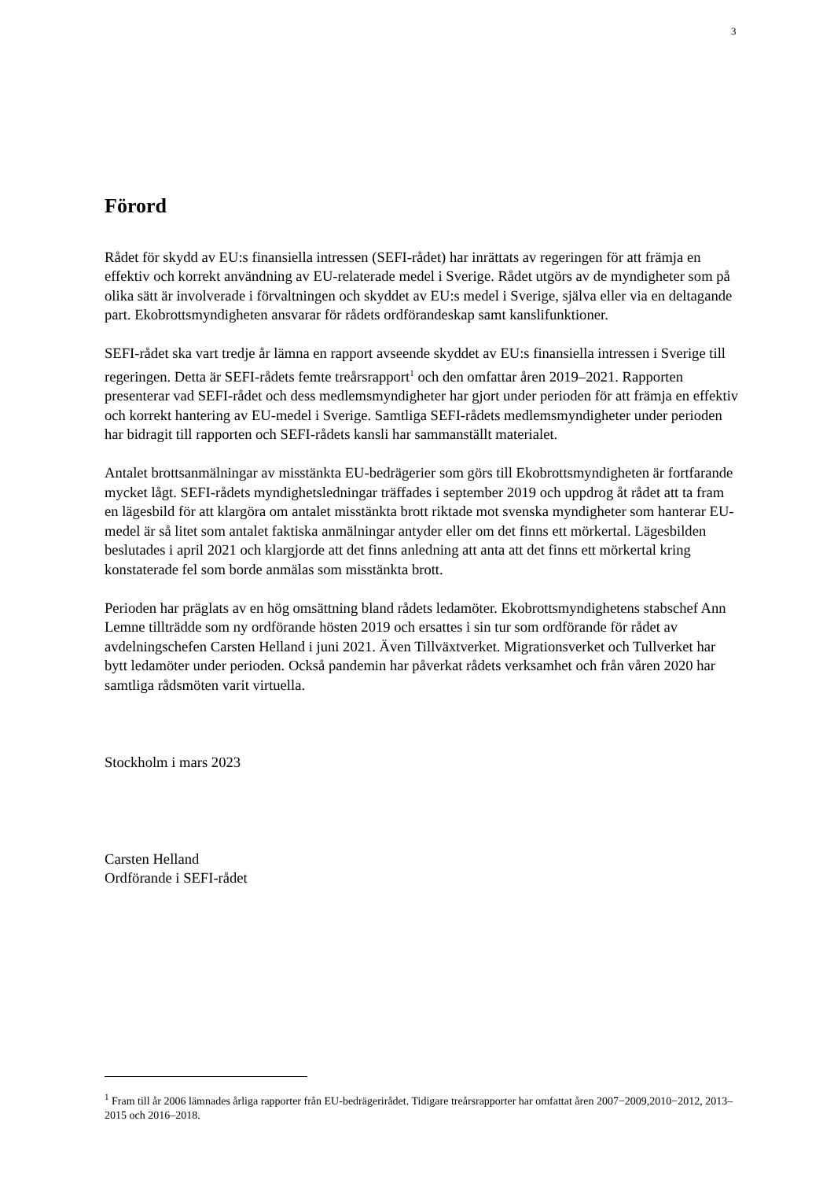3
Förord
Rådet för skydd av EU:s finansiella intressen (SEFI-rådet) har inrättats av regeringen för att främja en effektiv och korrekt användning av EU-relaterade medel i Sverige. Rådet utgörs av de myndigheter som på olika sätt är involverade i förvaltningen och skyddet av EU:s medel i Sverige, själva eller via en deltagande part. Ekobrottsmyndigheten ansvarar för rådets ordförandeskap samt kanslifunktioner.
SEFI-rådet ska vart tredje år lämna en rapport avseende skyddet av EU:s finansiella intressen i Sverige till regeringen. Detta är SEFI-rådets femte treårsrapport<sup>1</sup> och den omfattar åren 2019–2021. Rapporten presenterar vad SEFI-rådet och dess medlemsmyndigheter har gjort under perioden för att främja en effektiv och korrekt hantering av EU-medel i Sverige. Samtliga SEFI-rådets medlemsmyndigheter under perioden har bidragit till rapporten och SEFI-rådets kansli har sammanställt materialet.
Antalet brottsanmälningar av misstänkta EU-bedrägerier som görs till Ekobrottsmyndigheten är fortfarande mycket lågt. SEFI-rådets myndighetsledningar träffades i september 2019 och uppdrog åt rådet att ta fram en lägesbild för att klargöra om antalet misstänkta brott riktade mot svenska myndigheter som hanterar EU-medel är så litet som antalet faktiska anmälningar antyder eller om det finns ett mörkertal. Lägesbilden beslutades i april 2021 och klargjorde att det finns anledning att anta att det finns ett mörkertal kring konstaterade fel som borde anmälas som misstänkta brott.
Perioden har präglats av en hög omsättning bland rådets ledamöter. Ekobrottsmyndighetens stabschef Ann Lemne tillträdde som ny ordförande hösten 2019 och ersattes i sin tur som ordförande för rådet av avdelningschefen Carsten Helland i juni 2021. Även Tillväxtverket. Migrationsverket och Tullverket har bytt ledamöter under perioden. Också pandemin har påverkat rådets verksamhet och från våren 2020 har samtliga rådsmöten varit virtuella.
Stockholm i mars 2023
Carsten Helland
Ordförande i SEFI-rådet
<sup>1</sup> Fram till år 2006 lämnades årliga rapporter från EU-bedrägerirådet. Tidigare treårsrapporter har omfattat åren 2007−2009,2010−2012, 2013–2015 och 2016–2018.